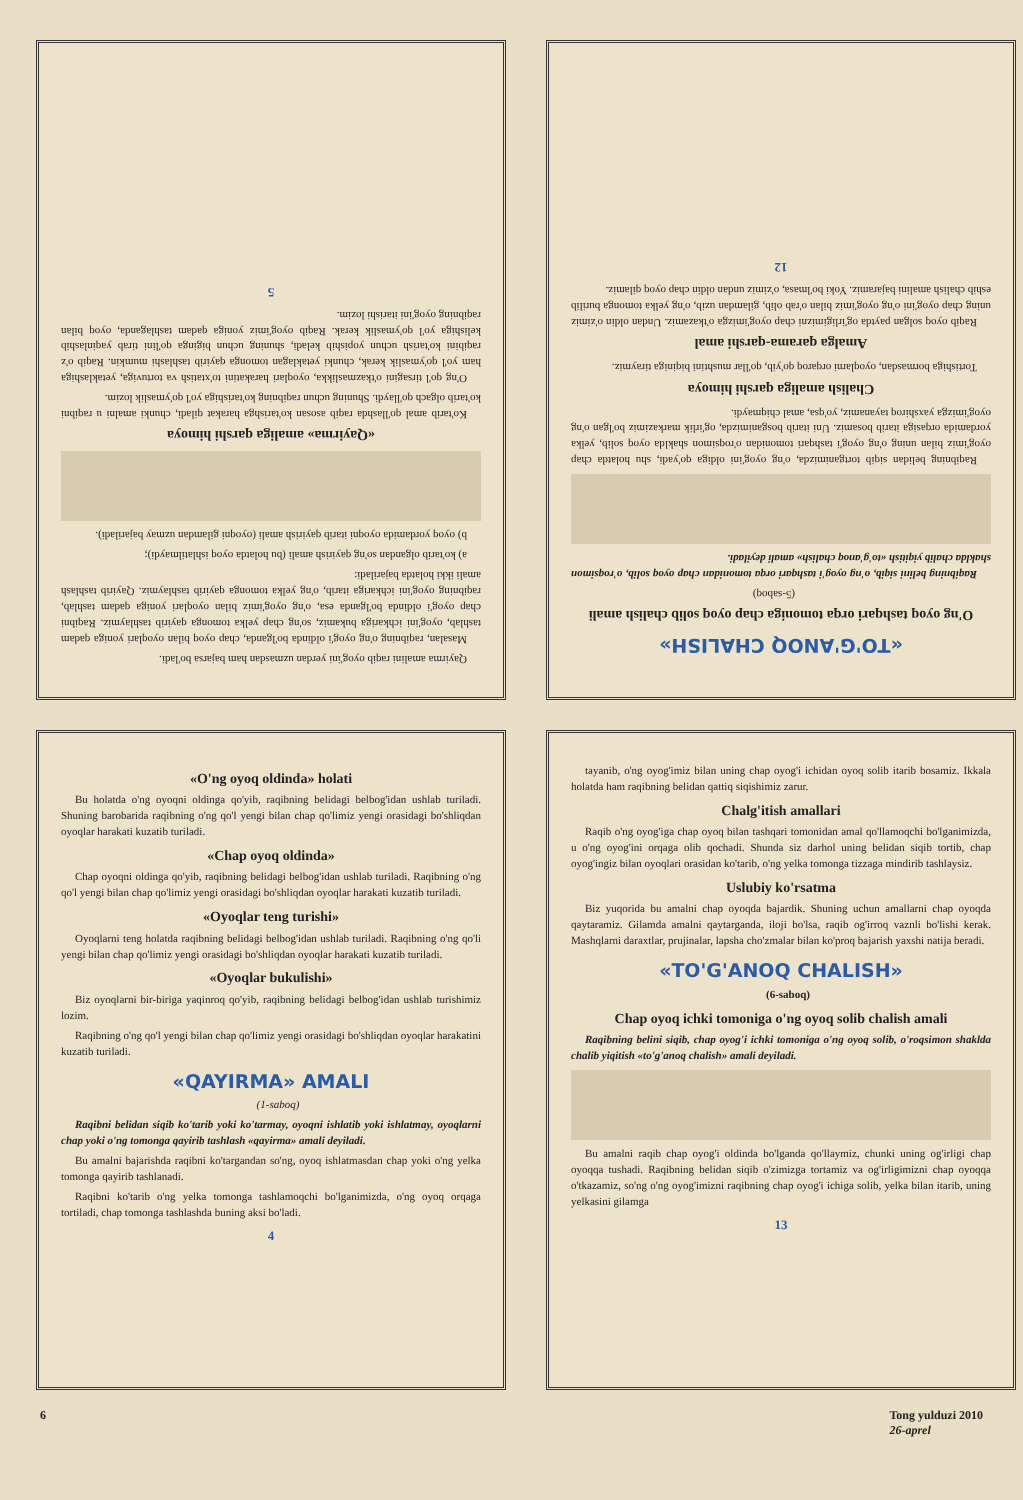Qayirma amalini raqib oyog'ini yerdan uzmasdan ham bajarsa bo'ladi.
Masalan, raqibning o'ng oyog'i oldinda bo'lganda, chap oyoq bilan oyoqlari yoniga qadam tashlab, oyog'ini ichkariga bukamiz, so'ng chap yelka tomonga qayirib tashlaymiz. Raqibni chap oyog'i oldinda bo'lganda esa, o'ng oyog'imiz bilan oyoqlari yoniga qadam tashlab, raqibning oyog'ini ichkariga itarib, o'ng yelka tomonga qayirib tashlaymiz. Qayirib tashlash amali ikki holatda bajariladi:
a) ko'tarib olgandan so'ng qayirish amali (bu holatda oyoq ishlatilmaydi);
b) oyoq yordamida oyoqni itarib qayirish amali (oyoqni gilamdan uzmay bajariladi).
«Qayirma» amaliga qarshi himoya
Ko'tarib amal qo'llashda raqib asosan ko'tarishga harakat qiladi, chunki amalni u raqibni ko'tarib olgach qo'llaydi. Shuning uchun raqibning ko'tarishiga yo'l qo'ymaslik lozim.
O'ng qo'l tirsagini o'tkazmaslikka, oyoqlari harakatini to'xtatish va tortuviga, yetaklashiga ham yo'l qo'ymaslik kerak, chunki yetaklagan tomonga qayirib tashlashi mumkin. Raqib o'z raqibini ko'tarish uchun yopishib keladi, shuning uchun bigingа qo'lini tirab yaqinlashib kelishiga yo'l qo'ymaslik kerak. Raqib oyog'imiz yoniga qadam tashlaganda, oyoq bilan raqibning oyog'ini itarishi lozim.
5
«TO'G'ANOQ CHALISH»
O'ng oyoq tashqari orqa tomoniga chap oyoq solib chalish amali
(5-saboq)
Raqibning belini siqib, o'ng oyog'i tashqari orqa tomonidan chap oyoq solib, o'roqsimon shaklda chalib yiqitish «to'g'anoq chalish» amali deyiladi.
Raqibning belidan siqib tortganimizda, o'ng oyog'ini oldiga qo'yadi, shu holatda chap oyog'imiz bilan uning o'ng oyog'i tashqari tomonidan o'roqsimon shaklda oyoq solib, yelka yordamida orqasiga itarib bosamiz. Uni itarib bosganimizda, og'irlik markazimiz bo'lgan o'ng oyog'imizga yaxshiroq tayanamiz, yo'qsa, amal chiqmaydi.
Chalish amaliga qarshi himoya
Tortishiga bormasdan, oyoqlarni orqaroq qo'yib, qo'llar mushtini biqiniga tiraymiz.
Amalga qarama-qarshi amal
Raqib oyoq solgan paytda og'irligimizni chap oyog'imizga o'tkazamiz. Undan oldin o'zimiz uning chap oyog'ini o'ng oyog'imiz bilan o'rab olib, gilamdan uzib, o'ng yelka tomonga burilib eshib chalish amalini bajaramiz. Yoki bo'lmasa, o'zimiz undan oldin chap oyoq qilamiz.
12
«O'ng oyoq oldinda» holati
Bu holatda o'ng oyoqni oldinga qo'yib, raqibning belidagi belbog'idan ushlab turiladi. Shuning barobarida raqibning o'ng qo'l yengi bilan chap qo'limiz yengi orasidagi bo'shliqdan oyoqlar harakati kuzatib turiladi.
«Chap oyoq oldinda»
Chap oyoqni oldinga qo'yib, raqibning belidagi belbog'idan ushlab turiladi. Raqibning o'ng qo'l yengi bilan chap qo'limiz yengi orasidagi bo'shliqdan oyoqlar harakati kuzatib turiladi.
«Oyoqlar teng turishi»
Oyoqlarni teng holatda raqibning belidagi belbog'idan ushlab turiladi. Raqibning o'ng qo'li yengi bilan chap qo'limiz yengi orasidagi bo'shliqdan oyoqlar harakati kuzatib turiladi.
«Oyoqlar bukulishi»
Biz oyoqlarni bir-biriga yaqinroq qo'yib, raqibning belidagi belbog'idan ushlab turishimiz lozim.
Raqibning o'ng qo'l yengi bilan chap qo'limiz yengi orasidagi bo'shliqdan oyoqlar harakatini kuzatib turiladi.
«QAYIRMA» AMALI
(1-saboq)
Raqibni belidan siqib ko'tarib yoki ko'tarmay, oyoqni ishlatib yoki ishlatmay, oyoqlarni chap yoki o'ng tomonga qayirib tashlash «qayirma» amali deyiladi.
Bu amalni bajarishda raqibni ko'targandan so'ng, oyoq ishlatmasdan chap yoki o'ng yelka tomonga qayirib tashlanadi.
Raqibni ko'tarib o'ng yelka tomonga tashlamoqchi bo'lganimizda, o'ng oyoq orqaga tortiladi, chap tomonga tashlashda buning aksi bo'ladi.
4
tayanib, o'ng oyog'imiz bilan uning chap oyog'i ichidan oyoq solib itarib bosamiz. Ikkala holatda ham raqibning belidan qattiq siqishimiz zarur.
Chalg'itish amallari
Raqib o'ng oyog'iga chap oyoq bilan tashqari tomonidan amal qo'llamoqchi bo'lganimizda, u o'ng oyog'ini orqaga olib qochadi. Shunda siz darhol uning belidan siqib tortib, chap oyog'ingiz bilan oyoqlari orasidan ko'tarib, o'ng yelka tomonga tizzaga mindirib tashlaysiz.
Uslubiy ko'rsatma
Biz yuqorida bu amalni chap oyoqda bajardik. Shuning uchun amallarni chap oyoqda qaytaramiz. Gilamda amalni qaytarganda, iloji bo'lsa, raqib og'irroq vaznli bo'lishi kerak. Mashqlarni daraxtlar, prujinalar, lapsha cho'zmalar bilan ko'proq bajarish yaxshi natija beradi.
«TO'G'ANOQ CHALISH»
(6-saboq)
Chap oyoq ichki tomoniga o'ng oyoq solib chalish amali
Raqibning belini siqib, chap oyog'i ichki tomoniga o'ng oyoq solib, o'roqsimon shaklda chalib yiqitish «to'g'anoq chalish» amali deyiladi.
Bu amalni raqib chap oyog'i oldinda bo'lganda qo'llaymiz, chunki uning og'irligi chap oyoqqa tushadi. Raqibning belidan siqib o'zimizga tortamiz va og'irligimizni chap oyoqqa o'tkazamiz, so'ng o'ng oyog'imizni raqibning chap oyog'i ichiga solib, yelka bilan itarib, uning yelkasini gilamga
13
6 Tong yulduzi 2010
26-aprel